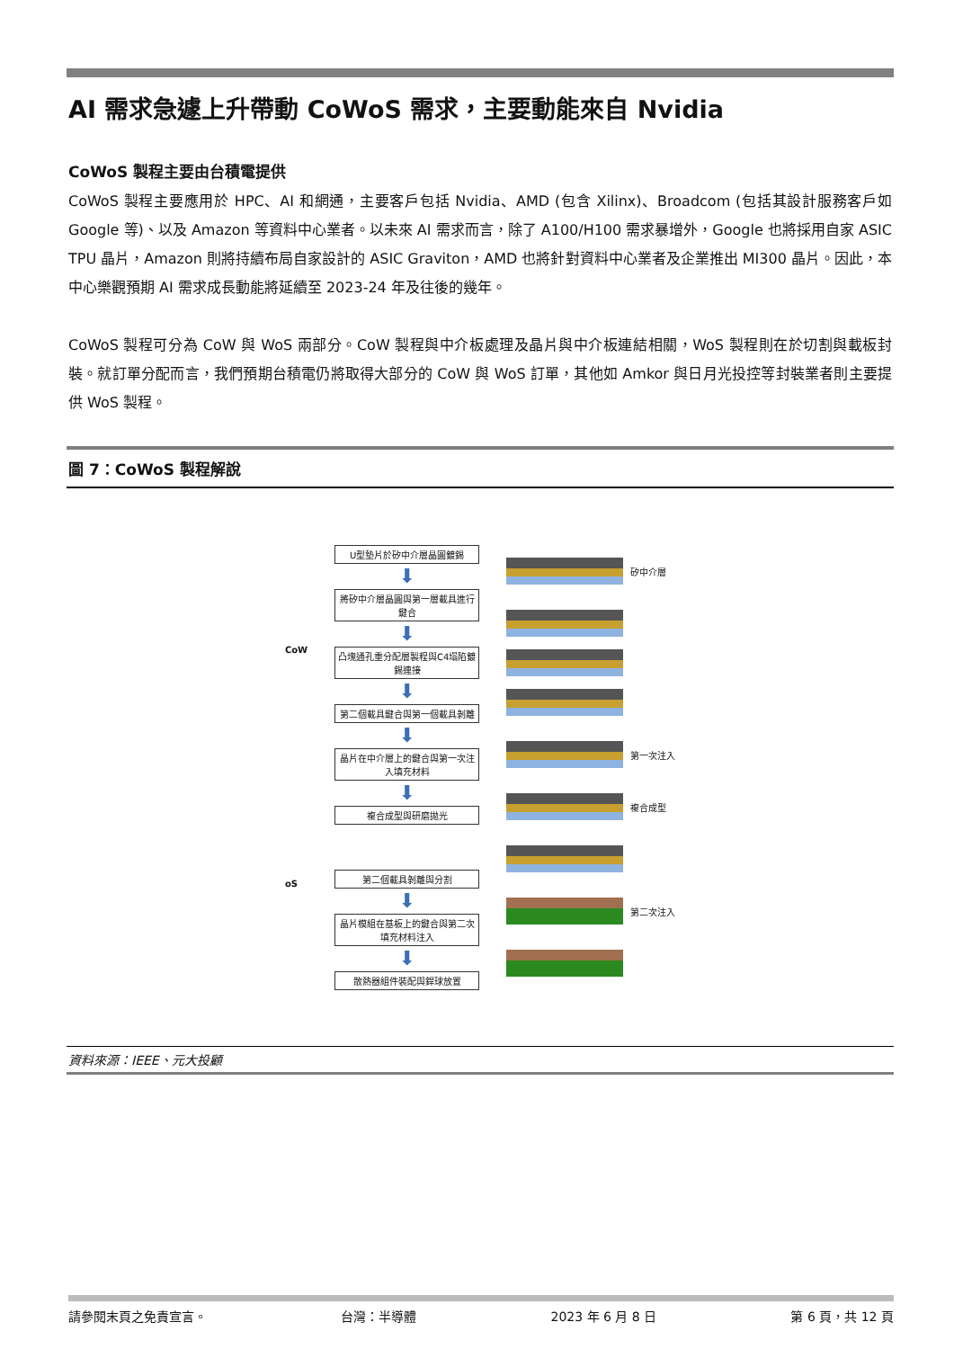AI 需求急遽上升帶動 CoWoS 需求，主要動能來自 Nvidia
CoWoS 製程主要由台積電提供
CoWoS 製程主要應用於 HPC、AI 和網通，主要客戶包括 Nvidia、AMD (包含 Xilinx)、Broadcom (包括其設計服務客戶如 Google 等)、以及 Amazon 等資料中心業者。以未來 AI 需求而言，除了 A100/H100 需求暴增外，Google 也將採用自家 ASIC TPU 晶片，Amazon 則將持續布局自家設計的 ASIC Graviton，AMD 也將針對資料中心業者及企業推出 MI300 晶片。因此，本中心樂觀預期 AI 需求成長動能將延續至 2023-24 年及往後的幾年。
CoWoS 製程可分為 CoW 與 WoS 兩部分。CoW 製程與中介板處理及晶片與中介板連結相關，WoS 製程則在於切割與載板封裝。就訂單分配而言，我們預期台積電仍將取得大部分的 CoW 與 WoS 訂單，其他如 Amkor 與日月光投控等封裝業者則主要提供 WoS 製程。
圖 7：CoWoS 製程解說
CoW
oS
U型墊片於矽中介層晶圓鍍錫
⬇
將矽中介層晶圓與第一層載具進行鍵合
⬇
凸塊通孔重分配層製程與C4塌陷鍍錫連接
⬇
第二個載具鍵合與第一個載具剝離
⬇
晶片在中介層上的鍵合與第一次注入填充材料
⬇
複合成型與研磨拋光
第二個載具剝離與分割
⬇
晶片模組在基板上的鍵合與第二次填充材料注入
⬇
散熱器組件裝配與銲球放置
矽中介層
第一次注入
複合成型
第二次注入
資料來源：IEEE、元大投顧
請參閱末頁之免責宣言。 台灣：半導體 2023 年 6 月 8 日 第 6 頁，共 12 頁